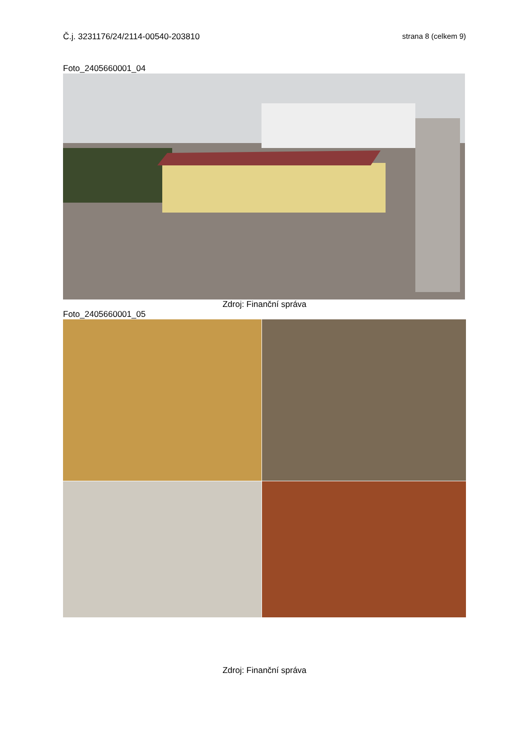Č.j. 3231176/24/2114-00540-203810 strana 8 (celkem 9)
Foto_2405660001_04
Zdroj: Finanční správa
Foto_2405660001_05
Zdroj: Finanční správa